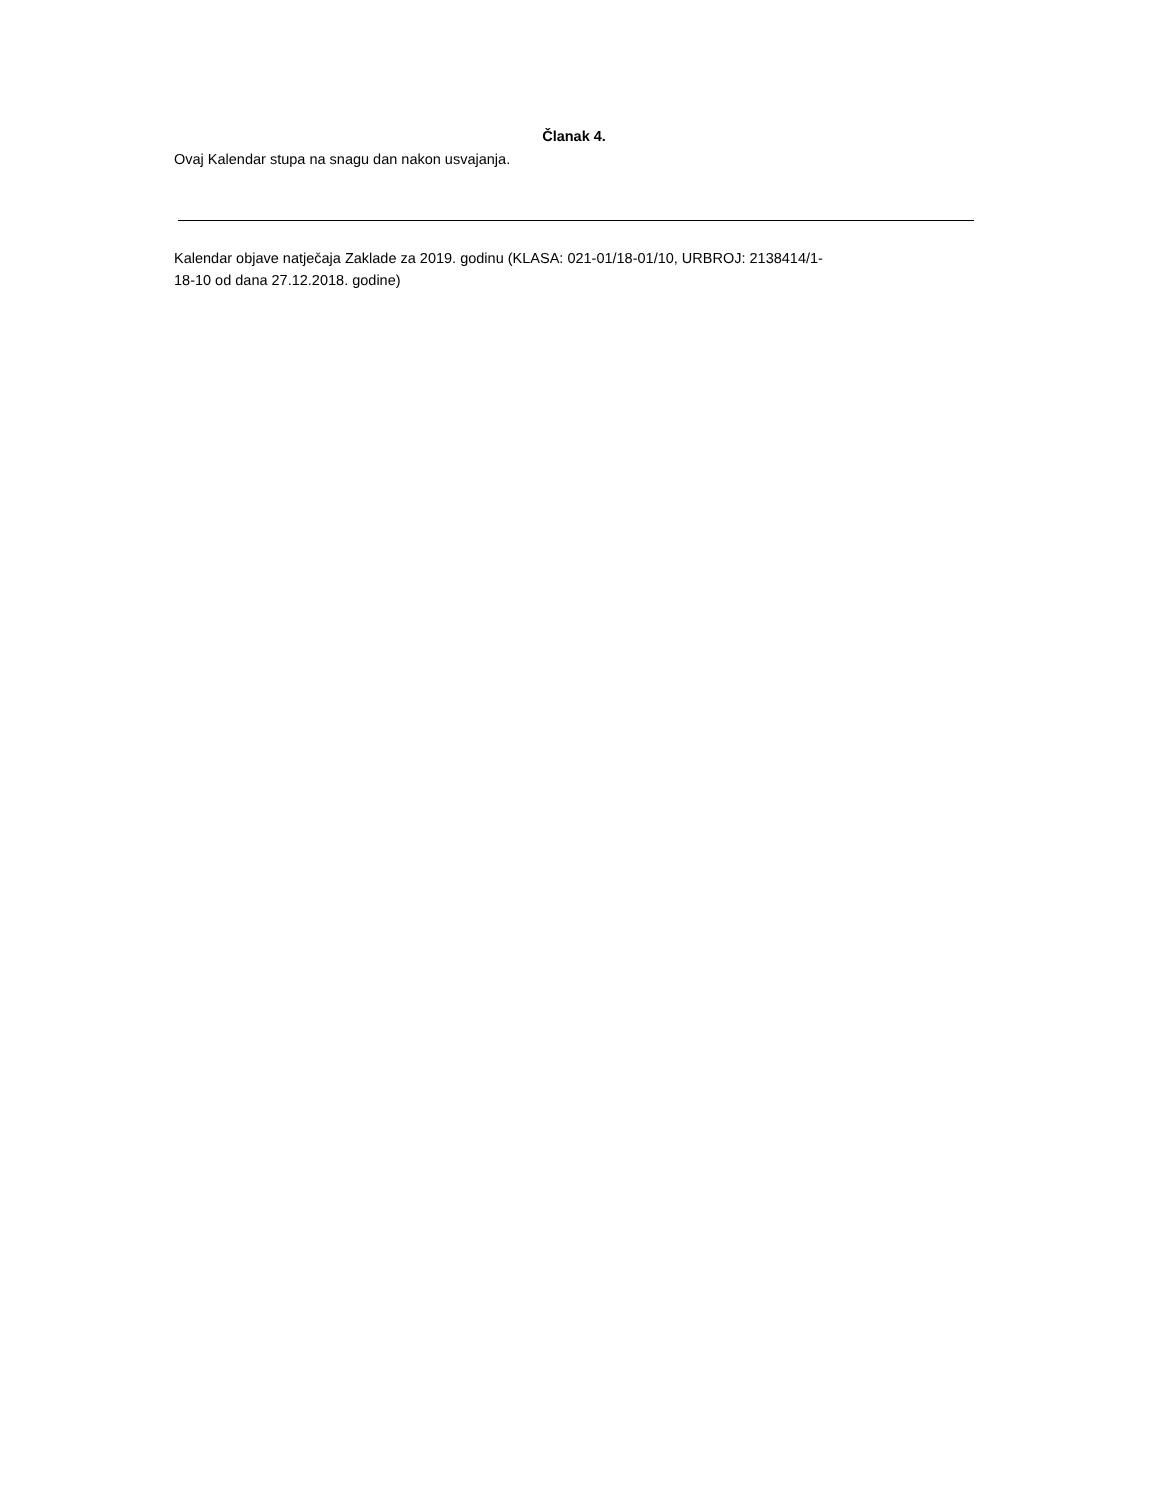Članak 4.
Ovaj Kalendar stupa na snagu dan nakon usvajanja.
Kalendar objave natječaja Zaklade za 2019. godinu (KLASA: 021-01/18-01/10, URBROJ: 2138414/1-
18-10 od dana 27.12.2018. godine)